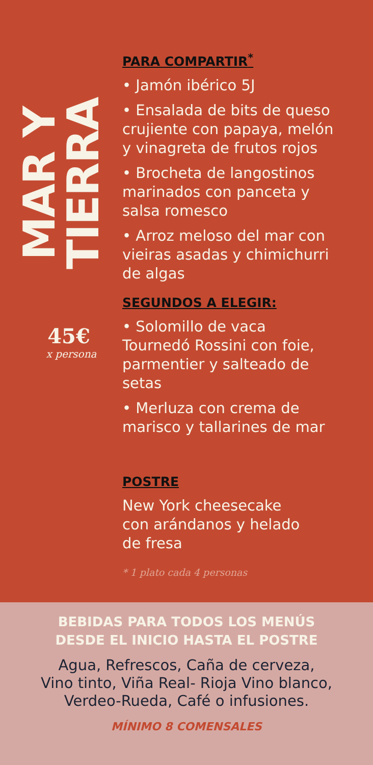MAR Y TIERRA
45€
x persona
PARA COMPARTIR<sup>*</sup>
• Jamón ibérico 5J
• Ensalada de bits de queso
crujiente con papaya, melón
y vinagreta de frutos rojos
• Brocheta de langostinos
marinados con panceta y
salsa romesco
• Arroz meloso del mar con
vieiras asadas y chimichurri
de algas
SEGUNDOS A ELEGIR:
• Solomillo de vaca
Tournedó Rossini con foie,
parmentier y salteado de
setas
• Merluza con crema de
marisco y tallarines de mar
POSTRE
New York cheesecake
con arándanos y helado
de fresa
* 1 plato cada 4 personas
BEBIDAS PARA TODOS LOS MENÚS
DESDE EL INICIO HASTA EL POSTRE
Agua, Refrescos, Caña de cerveza,
Vino tinto, Viña Real- Rioja Vino blanco,
Verdeo-Rueda, Café o infusiones.
MÍNIMO 8 COMENSALES